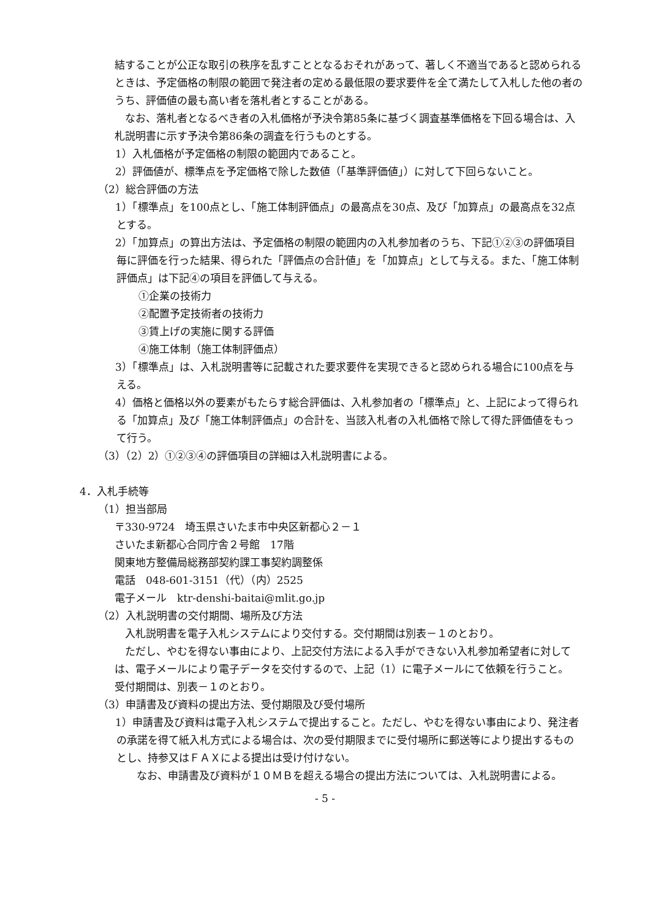結することが公正な取引の秩序を乱すこととなるおそれがあって、著しく不適当であると認められるときは、予定価格の制限の範囲で発注者の定める最低限の要求要件を全て満たして入札した他の者のうち、評価値の最も高い者を落札者とすることがある。
　なお、落札者となるべき者の入札価格が予決令第85条に基づく調査基準価格を下回る場合は、入札説明書に示す予決令第86条の調査を行うものとする。
1）入札価格が予定価格の制限の範囲内であること。
2）評価値が、標準点を予定価格で除した数値（「基準評価値」）に対して下回らないこと。
（2）総合評価の方法
1）「標準点」を100点とし、「施工体制評価点」の最高点を30点、及び「加算点」の最高点を32点とする。
2）「加算点」の算出方法は、予定価格の制限の範囲内の入札参加者のうち、下記①②③の評価項目毎に評価を行った結果、得られた「評価点の合計値」を「加算点」として与える。また、「施工体制評価点」は下記④の項目を評価して与える。
①企業の技術力
②配置予定技術者の技術力
③賃上げの実施に関する評価
④施工体制（施工体制評価点）
3）「標準点」は、入札説明書等に記載された要求要件を実現できると認められる場合に100点を与える。
4）価格と価格以外の要素がもたらす総合評価は、入札参加者の「標準点」と、上記によって得られる「加算点」及び「施工体制評価点」の合計を、当該入札者の入札価格で除して得た評価値をもって行う。
（3）（2）2）①②③④の評価項目の詳細は入札説明書による。
4．入札手続等
（1）担当部局
〒330-9724　埼玉県さいたま市中央区新都心２－１
さいたま新都心合同庁舎２号館　17階
関東地方整備局総務部契約課工事契約調整係
電話　048-601-3151（代）（内）2525
電子メール　ktr-denshi-baitai@mlit.go.jp
（2）入札説明書の交付期間、場所及び方法
　入札説明書を電子入札システムにより交付する。交付期間は別表－１のとおり。
　ただし、やむを得ない事由により、上記交付方法による入手ができない入札参加希望者に対しては、電子メールにより電子データを交付するので、上記（1）に電子メールにて依頼を行うこと。
受付期間は、別表－１のとおり。
（3）申請書及び資料の提出方法、受付期限及び受付場所
1）申請書及び資料は電子入札システムで提出すること。ただし、やむを得ない事由により、発注者の承諾を得て紙入札方式による場合は、次の受付期限までに受付場所に郵送等により提出するものとし、持参又はＦＡＸによる提出は受け付けない。
　なお、申請書及び資料が１０ＭＢを超える場合の提出方法については、入札説明書による。
- 5 -